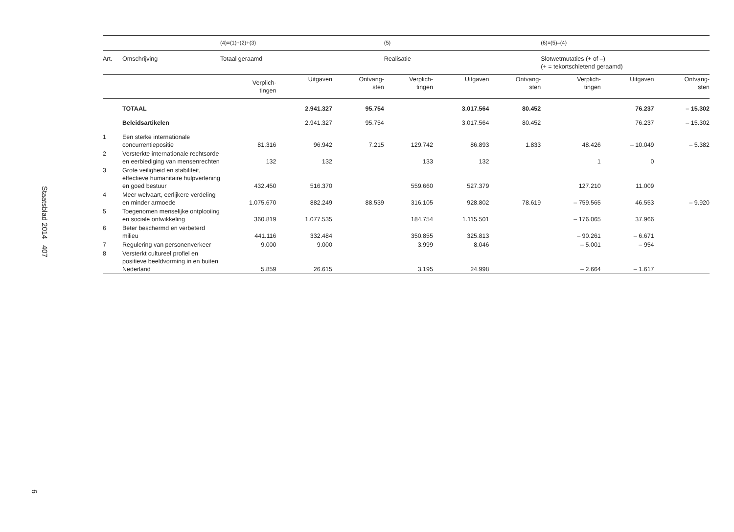Staatsblad 2014 407
6
| | | (4)=(1)+(2)+(3) | | | (5) | | | (6)=(5)–(4) | | |
| --- | --- | --- | --- | --- | --- | --- | --- | --- | --- | --- |
| Art. | Omschrijving | Totaal geraamd | | | Realisatie | | | Slotwetmutaties (+ of –) (+ = tekortschietend geraamd) | | |
| | | Verplich- tingen | Uitgaven | Ontvang- sten | Verplich- tingen | Uitgaven | Ontvang- sten | Verplich- tingen | Uitgaven | Ontvang- sten |
| | TOTAAL | | 2.941.327 | 95.754 | | 3.017.564 | 80.452 | | 76.237 | – 15.302 |
| | Beleidsartikelen | | 2.941.327 | 95.754 | | 3.017.564 | 80.452 | | 76.237 | – 15.302 |
| 1 | Een sterke internationale concurrentiepositie | 81.316 | 96.942 | 7.215 | 129.742 | 86.893 | 1.833 | 48.426 | – 10.049 | – 5.382 |
| 2 | Versterkte internationale rechtsorde en eerbiediging van mensenrechten | 132 | 132 | | 133 | 132 | | 1 | 0 | |
| 3 | Grote veiligheid en stabiliteit, effectieve humanitaire hulpverlening en goed bestuur | 432.450 | 516.370 | | 559.660 | 527.379 | | 127.210 | 11.009 | |
| 4 | Meer welvaart, eerlijkere verdeling en minder armoede | 1.075.670 | 882.249 | 88.539 | 316.105 | 928.802 | 78.619 | – 759.565 | 46.553 | – 9.920 |
| 5 | Toegenomen menselijke ontplooiing en sociale ontwikkeling | 360.819 | 1.077.535 | | 184.754 | 1.115.501 | | – 176.065 | 37.966 | |
| 6 | Beter beschermd en verbeterd milieu | 441.116 | 332.484 | | 350.855 | 325.813 | | – 90.261 | – 6.671 | |
| 7 | Regulering van personenverkeer | 9.000 | 9.000 | | 3.999 | 8.046 | | – 5.001 | – 954 | |
| 8 | Versterkt cultureel profiel en positieve beeldvorming in en buiten Nederland | 5.859 | 26.615 | | 3.195 | 24.998 | | – 2.664 | – 1.617 | |